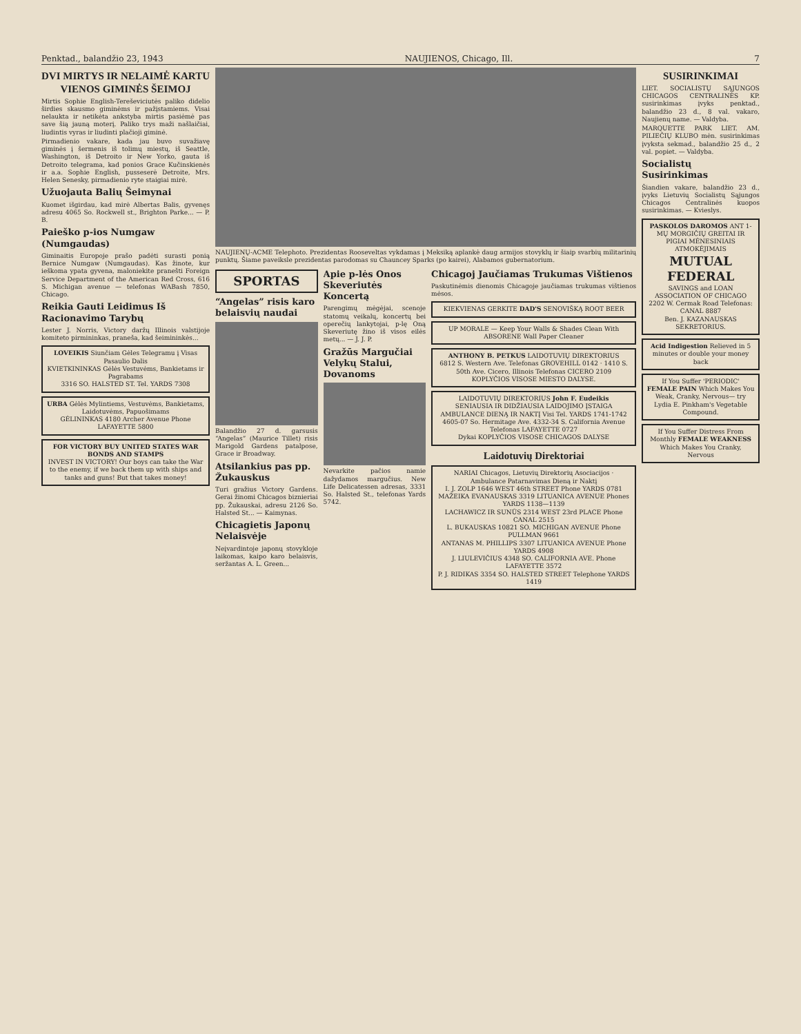Penktad., balandžio 23, 1943 NAUJIENOS, Chicago, Ill. 7
DVI MIRTYS IR NELAIMĖ KARTU VIENOS GIMINĖS ŠEIMOJ
Mirtis Sophie English-Tereševiciutės paliko didelio širdies skausmo giminėms ir pažįstamiems. Visai nelaukta ir netikėta ankstyba mirtis pasiėmė pas save šią jauną moterį. Paliko trys maži našlaičiai, liudintis vyras ir liudinti plačioji giminė.
Pirmadienio vakare, kada jau buvo suvažiavę giminės į šermenis iš tolimų miestų, iš Seattle, Washington, iš Detroito ir New Yorko, gauta iš Detroito telegrama, kad ponios Grace Kučinskienės ir a.a. Sophie English, pusseserė Detroite, Mrs. Helen Senesky, pirmadienio ryte staigiai mirė.
Užuojauta Balių Šeimynai
Kuomet išgirdau, kad mirė Albertas Balis, gyvenęs adresu 4065 So. Rockwell st., Brighton Parke... — P. B.
Paieško p-ios Numgaw (Numgaudas)
Giminaitis Europoje prašo padėti surasti ponią Bernice Numgaw (Numgaudas). Kas žinote, kur ieškoma ypata gyvena, maloniekite pranešti Foreign Service Department of the American Red Cross, 616 S. Michigan avenue — telefonas WABash 7850, Chicago.
Reikia Gauti Leidimus Iš Racionavimo Tarybų
Lester J. Norris, Victory daržų Illinois valstijoje komiteto pirmininkas, praneša, kad šeimininkės...
LOVEIKIS Siunčiam Gėles Telegramu į Visas Pasaulio Dalis
KVIETKININKAS Gėlės Vestuvėms, Bankietams ir Pagrabams
3316 SO. HALSTED ST. Tel. YARDS 7308
URBA Gėlės Mylintiems, Vestuvėms, Bankietams, Laidotuvėms, Papuošimams
GĖLININKAS 4180 Archer Avenue Phone LAFAYETTE 5800
FOR VICTORY BUY UNITED STATES WAR BONDS AND STAMPS
INVEST IN VICTORY! Our boys can take the War to the enemy, if we back them up with ships and tanks and guns! But that takes money!
NAUJIENŲ-ACME Telephoto. Prezidentas Rooseveltas vykdamas į Meksiką aplankė daug armijos stovyklų ir šiaip svarbių militarinių punktų. Šiame paveiksle prezidentas parodomas su Chauncey Sparks (po kairei), Alabamos gubernatorium.
SPORTAS
“Angelas” risis karo belaisvių naudai
Balandžio 27 d. garsusis “Angelas” (Maurice Tillet) risis Marigold Gardens patalpose, Grace ir Broadway.
Atsilankius pas pp. Žukauskus
Turi gražius Victory Gardens. Gerai žinomi Chicagos biznieriai pp. Žukauskai, adresu 2126 So. Halsted St... — Kaimynas.
Chicagietis Japonų Nelaisvėje
Neįvardintoje japonų stovykloje laikomas, kaipo karo belaisvis, seržantas A. L. Green...
Apie p-lės Onos Skeveriutės Koncertą
Parengimų mėgėjai, scenoje statomų veikalų, koncertų bei operečių lankytojai, p-lę Oną Skeveriutę žino iš visos eilės metų... — J. J. P.
Gražūs Margučiai Velykų Stalui, Dovanoms
Nevarkite pačios namie dažydamos margučius. New Life Delicatessen adresas, 3331 So. Halsted St., telefonas Yards 5742.
Chicagoj Jaučiamas Trukumas Vištienos
Paskutinėmis dienomis Chicagoje jaučiamas trukumas vištienos mėsos.
KIEKVIENAS GERKITE DAD'S SENOVIŠKĄ ROOT BEER
UP MORALE — Keep Your Walls & Shades Clean With ABSORENE Wall Paper Cleaner
ANTHONY B. PETKUS LAIDOTUVIŲ DIREKTORIUS
6812 S. Western Ave. Telefonas GROVEHILL 0142 · 1410 S. 50th Ave. Cicero, Illinois Telefonas CICERO 2109
KOPLYČIOS VISOSE MIESTO DALYSE.
LAIDOTUVIŲ DIREKTORIUS John F. Eudeikis
SENIAUSIA IR DIDŽIAUSIA LAIDOJIMO ĮSTAIGA
AMBULANCE DIENĄ IR NAKTĮ Visi Tel. YARDS 1741-1742
4605-07 So. Hermitage Ave. 4332-34 S. California Avenue Telefonas LAFAYETTE 0727
Dykai KOPLYČIOS VISOSE CHICAGOS DALYSE
Laidotuvių Direktoriai
NARIAI Chicagos, Lietuvių Direktorių Asociacijos · Ambulance Patarnavimas Dieną ir Naktį
I. J. ZOLP 1646 WEST 46th STREET Phone YARDS 0781
MAŽEIKA EVANAUSKAS 3319 LITUANICA AVENUE Phones YARDS 1138—1139
LACHAWICZ IR SUNŪS 2314 WEST 23rd PLACE Phone CANAL 2515
L. BUKAUSKAS 10821 SO. MICHIGAN AVENUE Phone PULLMAN 9661
ANTANAS M. PHILLIPS 3307 LITUANICA AVENUE Phone YARDS 4908
J. LIULEVIČIUS 4348 SO. CALIFORNIA AVE. Phone LAFAYETTE 3572
P. J. RIDIKAS 3354 SO. HALSTED STREET Telephone YARDS 1419
SUSIRINKIMAI
LIET. SOCIALISTŲ SĄJUNGOS CHICAGOS CENTRALINĖS KP. susirinkimas įvyks penktad., balandžio 23 d., 8 val. vakaro, Naujienų name. — Valdyba.
MARQUETTE PARK LIET. AM. PILIEČIŲ KLUBO mėn. susirinkimas įvyksta sekmad., balandžio 25 d., 2 val. popiet. — Valdyba.
Socialistų Susirinkimas
Šiandien vakare, balandžio 23 d., įvyks Lietuvių Socialistų Sąjungos Chicagos Centralinės kuopos susirinkimas. — Kvieslys.
PASKOLOS DAROMOS ANT 1-MŲ MORGIČIŲ GREITAI IR PIGIAI MĖNESINIAIS ATMOKĖJIMAIS
MUTUAL FEDERAL
SAVINGS and LOAN ASSOCIATION OF CHICAGO
2202 W. Cermak Road Telefonas: CANAL 8887
Ben. J. KAZANAUSKAS SEKRETORIUS.
Acid Indigestion Relieved in 5 minutes or double your money back
If You Suffer 'PERIODIC' FEMALE PAIN Which Makes You Weak, Cranky, Nervous— try Lydia E. Pinkham's Vegetable Compound.
If You Suffer Distress From Monthly FEMALE WEAKNESS Which Makes You Cranky, Nervous